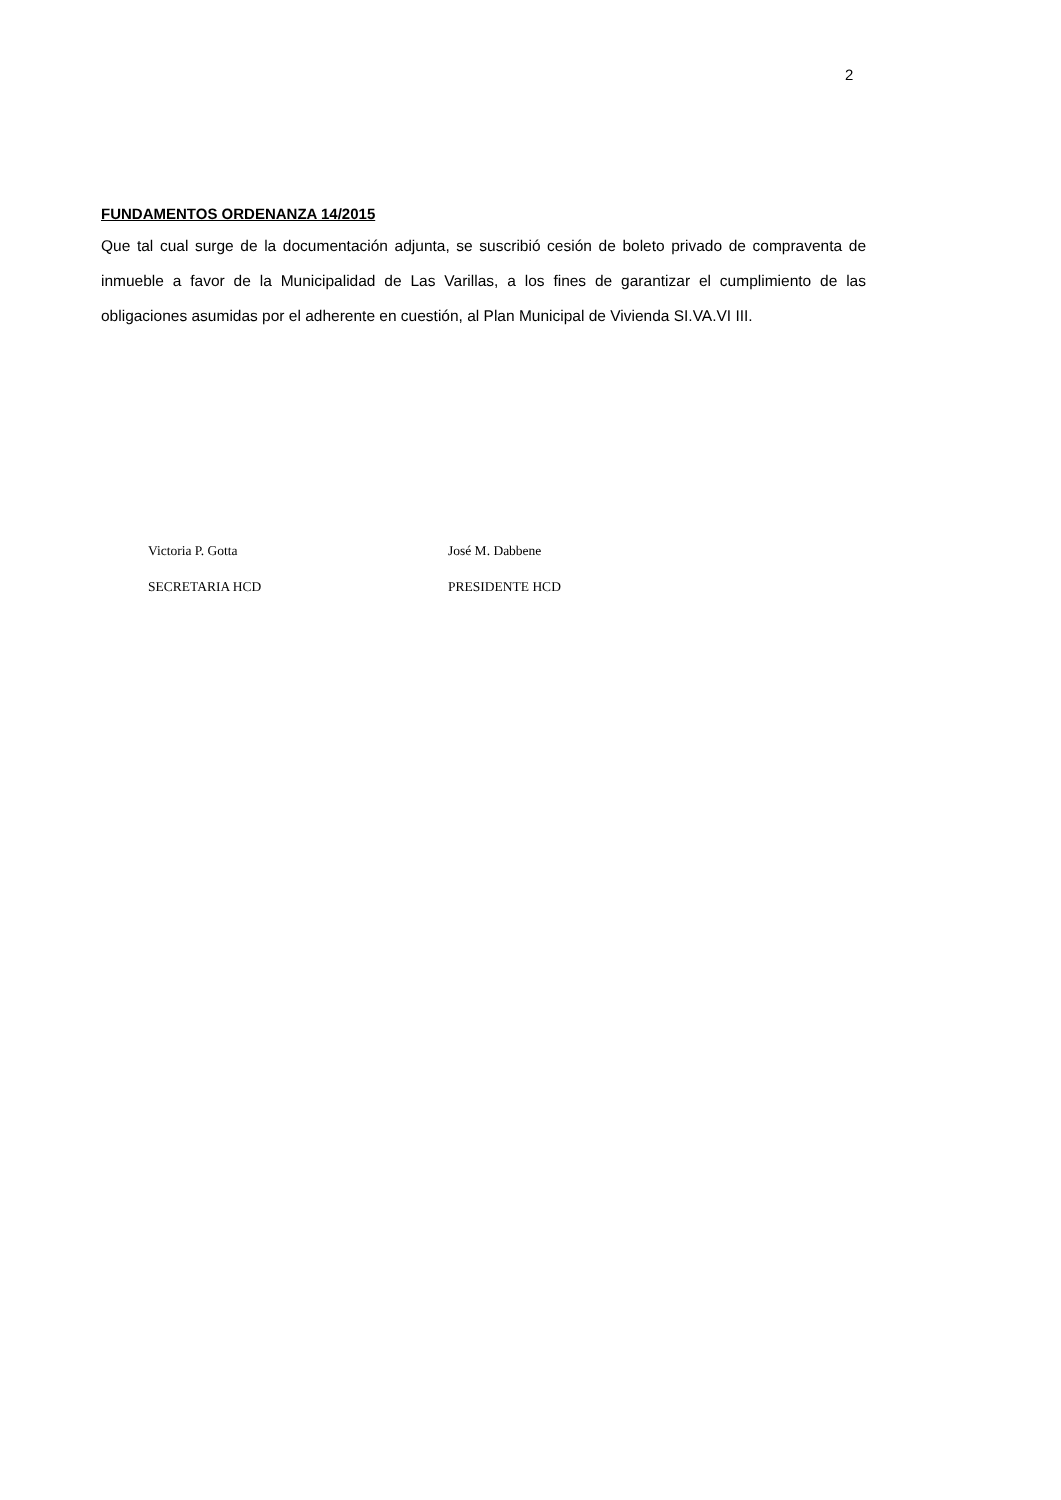2
FUNDAMENTOS ORDENANZA 14/2015
Que tal cual surge de la documentación adjunta, se suscribió cesión de boleto privado de compraventa de inmueble a favor de la Municipalidad de Las Varillas, a los fines de garantizar el cumplimiento de las obligaciones asumidas por el adherente en cuestión, al Plan Municipal de Vivienda SI.VA.VI III.
Victoria P. Gotta
SECRETARIA HCD
José M. Dabbene
PRESIDENTE HCD